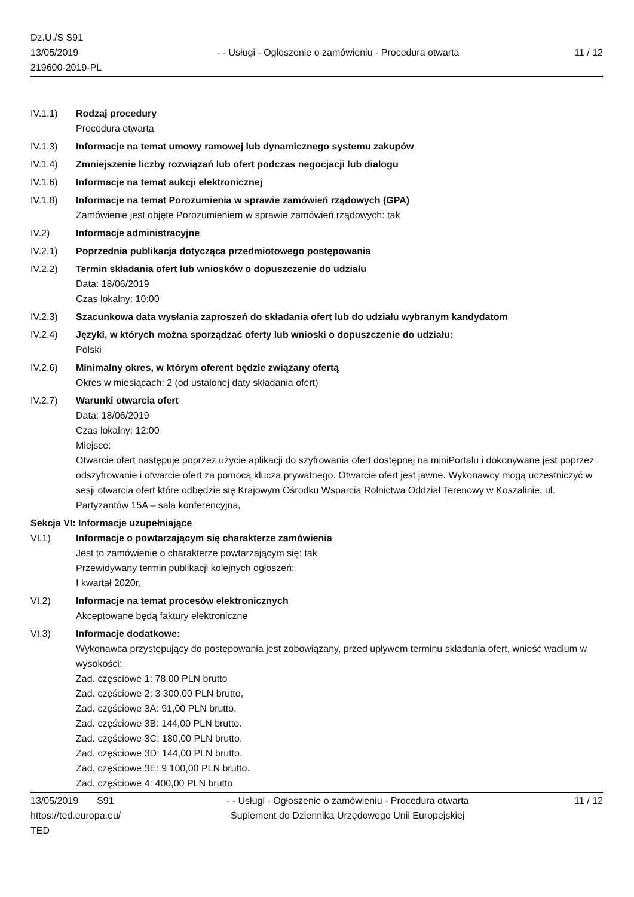Dz.U./S S91
13/05/2019
219600-2019-PL
- - Usługi - Ogłoszenie o zamówieniu - Procedura otwarta
11 / 12
IV.1.1) Rodzaj procedury
Procedura otwarta
IV.1.3) Informacje na temat umowy ramowej lub dynamicznego systemu zakupów
IV.1.4) Zmniejszenie liczby rozwiązań lub ofert podczas negocjacji lub dialogu
IV.1.6) Informacje na temat aukcji elektronicznej
IV.1.8) Informacje na temat Porozumienia w sprawie zamówień rządowych (GPA)
Zamówienie jest objęte Porozumieniem w sprawie zamówień rządowych: tak
IV.2) Informacje administracyjne
IV.2.1) Poprzednia publikacja dotycząca przedmiotowego postępowania
IV.2.2) Termin składania ofert lub wniosków o dopuszczenie do udziału
Data: 18/06/2019
Czas lokalny: 10:00
IV.2.3) Szacunkowa data wysłania zaproszeń do składania ofert lub do udziału wybranym kandydatom
IV.2.4) Języki, w których można sporządzać oferty lub wnioski o dopuszczenie do udziału:
Polski
IV.2.6) Minimalny okres, w którym oferent będzie związany ofertą
Okres w miesiącach: 2 (od ustalonej daty składania ofert)
IV.2.7) Warunki otwarcia ofert
Data: 18/06/2019
Czas lokalny: 12:00
Miejsce:
Otwarcie ofert następuje poprzez użycie aplikacji do szyfrowania ofert dostępnej na miniPortalu i dokonywane jest poprzez odszyfrowanie i otwarcie ofert za pomocą klucza prywatnego. Otwarcie ofert jest jawne. Wykonawcy mogą uczestniczyć w sesji otwarcia ofert które odbędzie się Krajowym Ośrodku Wsparcia Rolnictwa Oddział Terenowy w Koszalinie, ul. Partyzantów 15A – sala konferencyjna,
Sekcja VI: Informacje uzupełniające
VI.1) Informacje o powtarzającym się charakterze zamówienia
Jest to zamówienie o charakterze powtarzającym się: tak
Przewidywany termin publikacji kolejnych ogłoszeń:
I kwartał 2020r.
VI.2) Informacje na temat procesów elektronicznych
Akceptowane będą faktury elektroniczne
VI.3) Informacje dodatkowe:
Wykonawca przystępujący do postępowania jest zobowiązany, przed upływem terminu składania ofert, wnieść wadium w wysokości:
Zad. częściowe 1: 78,00 PLN brutto
Zad. częściowe 2: 3 300,00 PLN brutto,
Zad. częściowe 3A: 91,00 PLN brutto.
Zad. częściowe 3B: 144,00 PLN brutto.
Zad. częściowe 3C: 180,00 PLN brutto.
Zad. częściowe 3D: 144,00 PLN brutto.
Zad. częściowe 3E: 9 100,00 PLN brutto.
Zad. częściowe 4: 400,00 PLN brutto.
13/05/2019 S91
https://ted.europa.eu/
TED
- - Usługi - Ogłoszenie o zamówieniu - Procedura otwarta
Suplement do Dziennika Urzędowego Unii Europejskiej
11 / 12